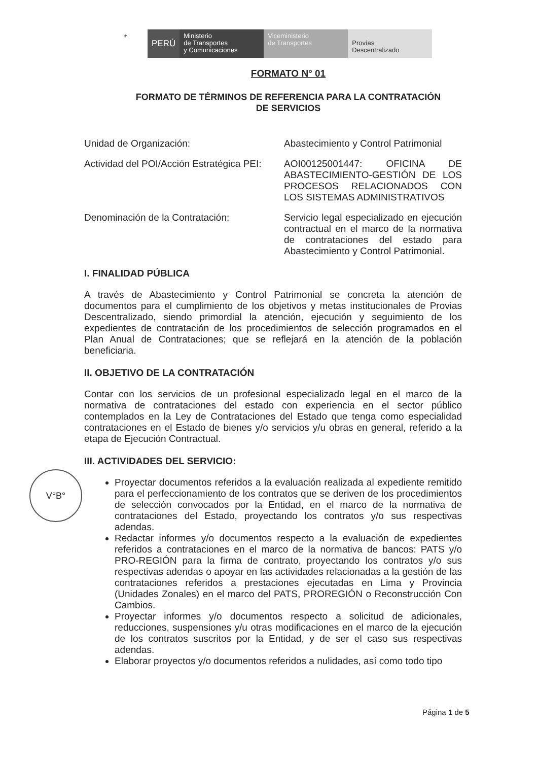⚜ PERÚ Ministerio
de Transportes
y Comunicaciones
Viceministerio
de Transportes
Provías
Descentralizado
V°B°
FORMATO N° 01
FORMATO DE TÉRMINOS DE REFERENCIA PARA LA CONTRATACIÓN
DE SERVICIOS
Unidad de Organización: Abastecimiento y Control Patrimonial
Actividad del POI/Acción Estratégica PEI:
AOI00125001447: OFICINA DE ABASTECIMIENTO-GESTIÓN DE LOS PROCESOS RELACIONADOS CON LOS SISTEMAS ADMINISTRATIVOS
Denominación de la Contratación: Servicio legal especializado en ejecución contractual en el marco de la normativa de contrataciones del estado para Abastecimiento y Control Patrimonial.
I. FINALIDAD PÚBLICA
A través de Abastecimiento y Control Patrimonial se concreta la atención de documentos para el cumplimiento de los objetivos y metas institucionales de Provias Descentralizado, siendo primordial la atención, ejecución y seguimiento de los expedientes de contratación de los procedimientos de selección programados en el Plan Anual de Contrataciones; que se reflejará en la atención de la población beneficiaria.
II. OBJETIVO DE LA CONTRATACIÓN
Contar con los servicios de un profesional especializado legal en el marco de la normativa de contrataciones del estado con experiencia en el sector público contemplados en la Ley de Contrataciones del Estado que tenga como especialidad contrataciones en el Estado de bienes y/o servicios y/u obras en general, referido a la etapa de Ejecución Contractual.
III. ACTIVIDADES DEL SERVICIO:
Proyectar documentos referidos a la evaluación realizada al expediente remitido para el perfeccionamiento de los contratos que se deriven de los procedimientos de selección convocados por la Entidad, en el marco de la normativa de contrataciones del Estado, proyectando los contratos y/o sus respectivas adendas.
Redactar informes y/o documentos respecto a la evaluación de expedientes referidos a contrataciones en el marco de la normativa de bancos: PATS y/o PRO-REGIÓN para la firma de contrato, proyectando los contratos y/o sus respectivas adendas o apoyar en las actividades relacionadas a la gestión de las contrataciones referidos a prestaciones ejecutadas en Lima y Provincia (Unidades Zonales) en el marco del PATS, PROREGIÓN o Reconstrucción Con Cambios.
Proyectar informes y/o documentos respecto a solicitud de adicionales, reducciones, suspensiones y/u otras modificaciones en el marco de la ejecución de los contratos suscritos por la Entidad, y de ser el caso sus respectivas adendas.
Elaborar proyectos y/o documentos referidos a nulidades, así como todo tipo
Página 1 de 5